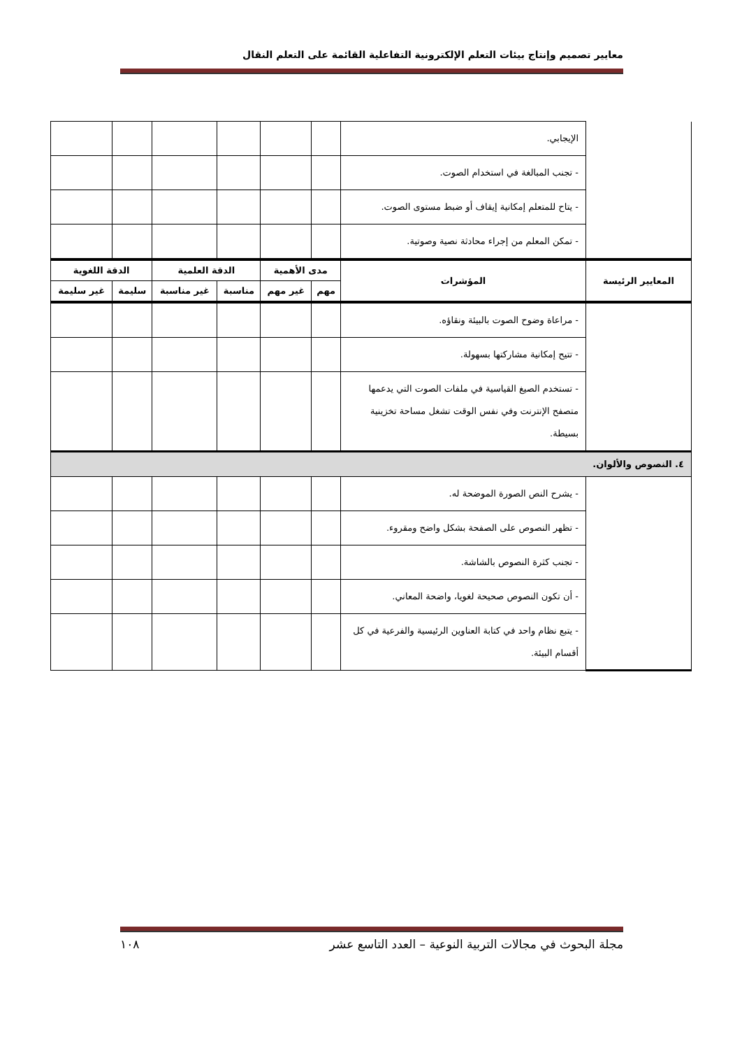معايير تصميم وإنتاج بيئات التعلم الإلكترونية التفاعلية القائمة على التعلم النقال
| | الإيجابي. | | | | | | |
| | - تجنب المبالغة في استخدام الصوت. | | | | | | |
| | - يتاح للمتعلم إمكانية إيقاف أو ضبط مستوى الصوت. | | | | | | |
| | - تمكن المعلم من إجراء محادثة نصية وصوتية. | | | | | | |
| المعايير الرئيسة | المؤشرات | مدى الأهمية | | الدقة العلمية | | الدقة اللغوية | |
| | | مهم | غير مهم | مناسبة | غير مناسبة | سليمة | غير سليمة |
| | - مراعاة وضوح الصوت بالبيئة ونقاؤه. | | | | | | |
| | - تتيح إمكانية مشاركتها بسهولة. | | | | | | |
| | - تستخدم الصيغ القياسية في ملفات الصوت التي يدعمها متصفح الإنترنت وفي نفس الوقت تشغل مساحة تخزينية بسيطة. | | | | | | |
| ٤. النصوص والألوان. | | | | | | | |
| | - يشرح النص الصورة الموضحة له. | | | | | | |
| | - تظهر النصوص على الصفحة بشكل واضح ومقروء. | | | | | | |
| | - تجنب كثرة النصوص بالشاشة. | | | | | | |
| | - أن تكون النصوص صحيحة لغويا، واضحة المعاني. | | | | | | |
| | - يتبع نظام واحد في كتابة العناوين الرئيسية والفرعية في كل أقسام البيئة. | | | | | | |
مجلة البحوث في مجالات التربية النوعية – العدد التاسع عشر ١٠٨